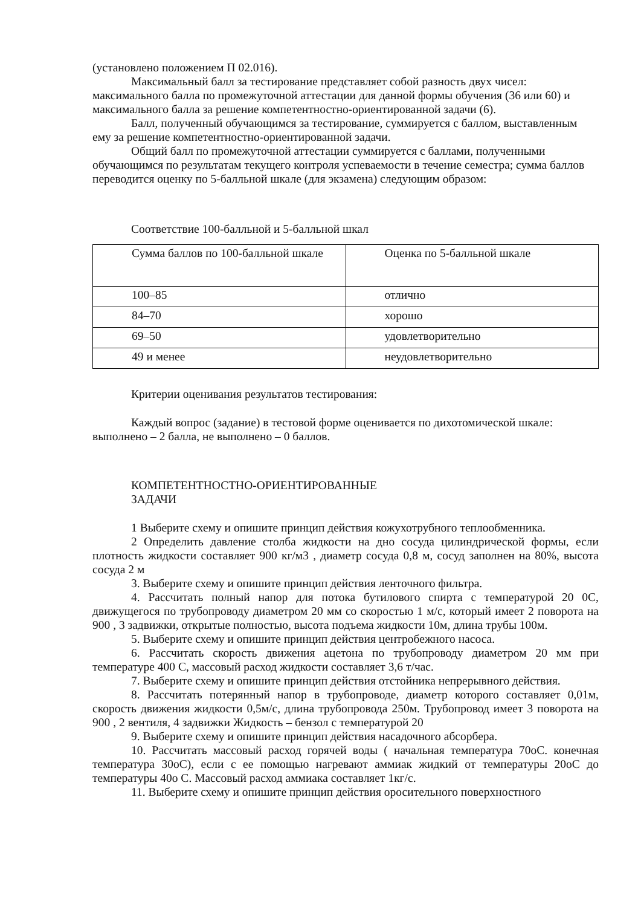(установлено положением П 02.016).
Максимальный балл за тестирование представляет собой разность двух чисел: максимального балла по промежуточной аттестации для данной формы обучения (36 или 60) и максимального балла за решение компетентностно-ориентированной задачи (6).
Балл, полученный обучающимся за тестирование, суммируется с баллом, выставленным ему за решение компетентностно-ориентированной задачи.
Общий балл по промежуточной аттестации суммируется с баллами, полученными обучающимся по результатам текущего контроля успеваемости в течение семестра; сумма баллов переводится оценку по 5-балльной шкале (для экзамена) следующим образом:
Соответствие 100-балльной и 5-балльной шкал
| Сумма баллов по 100-балльной шкале | Оценка по 5-балльной шкале |
| 100–85 | отлично |
| 84–70 | хорошо |
| 69–50 | удовлетворительно |
| 49 и менее | неудовлетворительно |
Критерии оценивания результатов тестирования:
Каждый вопрос (задание) в тестовой форме оценивается по дихотомической шкале: выполнено – 2 балла, не выполнено – 0 баллов.
КОМПЕТЕНТНОСТНО-ОРИЕНТИРОВАННЫЕ
ЗАДАЧИ
1 Выберите схему и опишите принцип действия кожухотрубного теплообменника.
2 Определить давление столба жидкости на дно сосуда цилиндрической формы, если плотность жидкости составляет 900 кг/м3 , диаметр сосуда 0,8 м, сосуд заполнен на 80%, высота сосуда 2 м
3. Выберите схему и опишите принцип действия ленточного фильтра.
4. Рассчитать полный напор для потока бутилового спирта с температурой 20 0С, движущегося по трубопроводу диаметром 20 мм со скоростью 1 м/с, который имеет 2 поворота на 900 , 3 задвижки, открытые полностью, высота подъема жидкости 10м, длина трубы 100м.
5. Выберите схему и опишите принцип действия центробежного насоса.
6. Рассчитать скорость движения ацетона по трубопроводу диаметром 20 мм при температуре 400 С, массовый расход жидкости составляет 3,6 т/час.
7. Выберите схему и опишите принцип действия отстойника непрерывного действия.
8. Рассчитать потерянный напор в трубопроводе, диаметр которого составляет 0,01м, скорость движения жидкости 0,5м/с, длина трубопровода 250м. Трубопровод имеет 3 поворота на 900 , 2 вентиля, 4 задвижки Жидкость – бензол с температурой 20
9. Выберите схему и опишите принцип действия насадочного абсорбера.
10. Рассчитать массовый расход горячей воды ( начальная температура 70оС. конечная температура 30оС), если с ее помощью нагревают аммиак жидкий от температуры 20оС до температуры 40о С. Массовый расход аммиака составляет 1кг/с.
11. Выберите схему и опишите принцип действия оросительного поверхностного